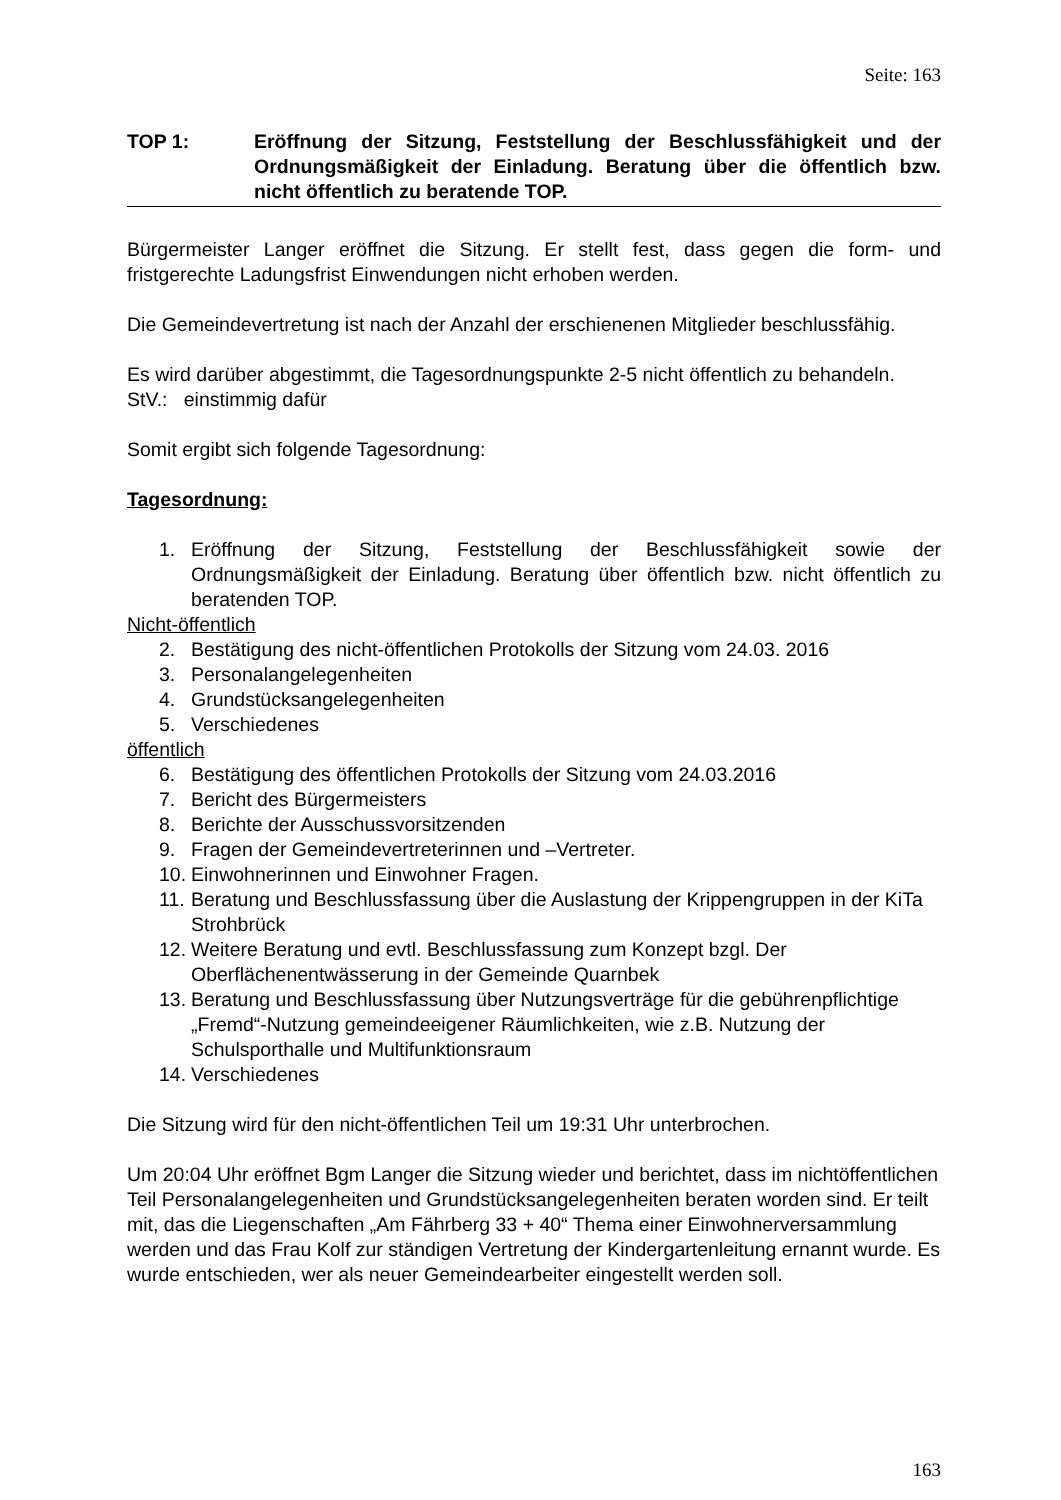Seite: 163
TOP 1: Eröffnung der Sitzung, Feststellung der Beschlussfähigkeit und der Ordnungsmäßigkeit der Einladung. Beratung über die öffentlich bzw. nicht öffentlich zu beratende TOP.
Bürgermeister Langer eröffnet die Sitzung. Er stellt fest, dass gegen die form- und fristgerechte Ladungsfrist Einwendungen nicht erhoben werden.
Die Gemeindevertretung ist nach der Anzahl der erschienenen Mitglieder beschlussfähig.
Es wird darüber abgestimmt, die Tagesordnungspunkte 2-5 nicht öffentlich zu behandeln.
StV.: einstimmig dafür
Somit ergibt sich folgende Tagesordnung:
Tagesordnung:
1. Eröffnung der Sitzung, Feststellung der Beschlussfähigkeit sowie der Ordnungsmäßigkeit der Einladung. Beratung über öffentlich bzw. nicht öffentlich zu beratenden TOP.
Nicht-öffentlich
2. Bestätigung des nicht-öffentlichen Protokolls der Sitzung vom 24.03. 2016
3. Personalangelegenheiten
4. Grundstücksangelegenheiten
5. Verschiedenes
öffentlich
6. Bestätigung des öffentlichen Protokolls der Sitzung vom 24.03.2016
7. Bericht des Bürgermeisters
8. Berichte der Ausschussvorsitzenden
9. Fragen der Gemeindevertreterinnen und –Vertreter.
10. Einwohnerinnen und Einwohner Fragen.
11. Beratung und Beschlussfassung über die Auslastung der Krippengruppen in der KiTa Strohbrück
12. Weitere Beratung und evtl. Beschlussfassung zum Konzept bzgl. Der Oberflächenentwässerung in der Gemeinde Quarnbek
13. Beratung und Beschlussfassung über Nutzungsverträge für die gebührenpflichtige „Fremd“-Nutzung gemeindeeigener Räumlichkeiten, wie z.B. Nutzung der Schulsporthalle und Multifunktionsraum
14. Verschiedenes
Die Sitzung wird für den nicht-öffentlichen Teil um 19:31 Uhr unterbrochen.
Um 20:04 Uhr eröffnet Bgm Langer die Sitzung wieder und berichtet, dass im nichtöffentlichen Teil Personalangelegenheiten und Grundstücksangelegenheiten beraten worden sind. Er teilt mit, das die Liegenschaften „Am Fährberg 33 + 40“ Thema einer Einwohnerversammlung werden und das Frau Kolf zur ständigen Vertretung der Kindergartenleitung ernannt wurde. Es wurde entschieden, wer als neuer Gemeindearbeiter eingestellt werden soll.
163